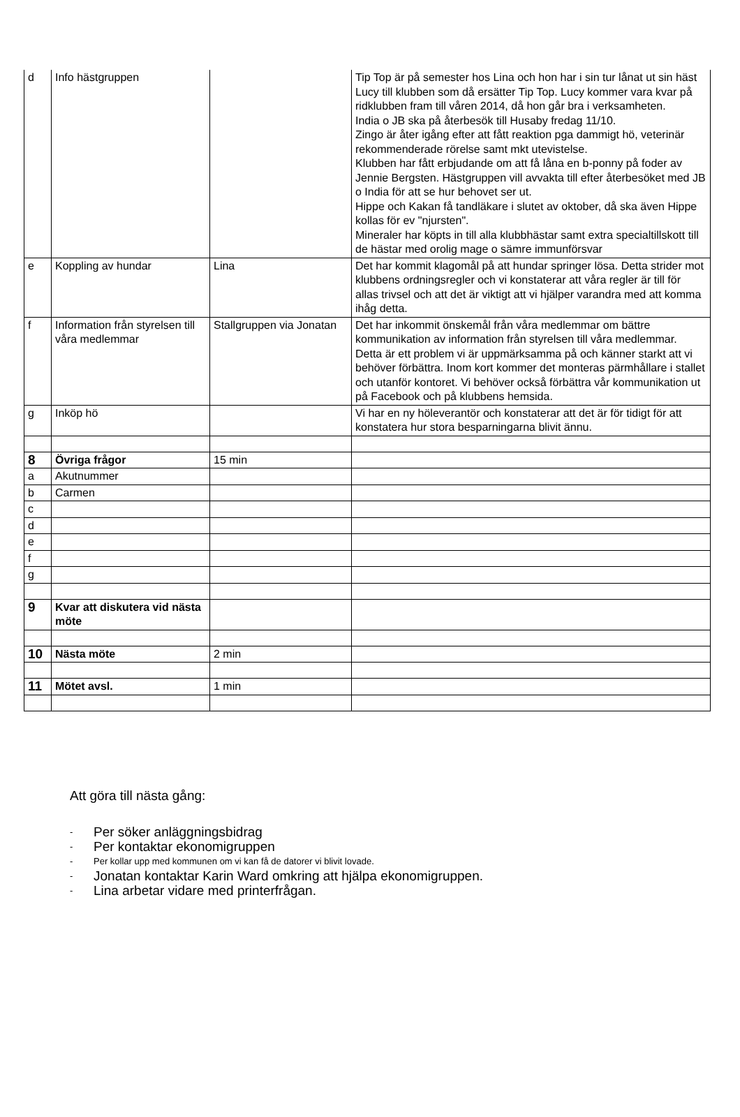| d | Info hästgruppen | | Tip Top är på semester hos Lina och hon har i sin tur lånat ut sin häst Lucy till klubben som då ersätter Tip Top. Lucy kommer vara kvar på ridklubben fram till våren 2014, då hon går bra i verksamheten. India o JB ska på återbesök till Husaby fredag 11/10. Zingo är åter igång efter att fått reaktion pga dammigt hö, veterinär rekommenderade rörelse samt mkt utevistelse. Klubben har fått erbjudande om att få låna en b-ponny på foder av Jennie Bergsten. Hästgruppen vill avvakta till efter återbesöket med JB o India för att se hur behovet ser ut. Hippe och Kakan få tandläkare i slutet av oktober, då ska även Hippe kollas för ev "njursten". Mineraler har köpts in till alla klubbhästar samt extra specialtillskott till de hästar med orolig mage o sämre immunförsvar |
| e | Koppling av hundar | Lina | Det har kommit klagomål på att hundar springer lösa. Detta strider mot klubbens ordningsregler och vi konstaterar att våra regler är till för allas trivsel och att det är viktigt att vi hjälper varandra med att komma ihåg detta. |
| f | Information från styrelsen till våra medlemmar | Stallgruppen via Jonatan | Det har inkommit önskemål från våra medlemmar om bättre kommunikation av information från styrelsen till våra medlemmar. Detta är ett problem vi är uppmärksamma på och känner starkt att vi behöver förbättra. Inom kort kommer det monteras pärmhållare i stallet och utanför kontoret. Vi behöver också förbättra vår kommunikation ut på Facebook och på klubbens hemsida. |
| g | Inköp hö | | Vi har en ny höleverantör och konstaterar att det är för tidigt för att konstatera hur stora besparningarna blivit ännu. |
| 8 | Övriga frågor | 15 min | |
| a | Akutnummer | | |
| b | Carmen | | |
| c | | | |
| d | | | |
| e | | | |
| f | | | |
| g | | | |
| 9 | Kvar att diskutera vid nästa möte | | |
| 10 | Nästa möte | 2 min | |
| 11 | Mötet avsl. | 1 min | |
Att göra till nästa gång:
- Per söker anläggningsbidrag
- Per kontaktar ekonomigruppen
- Per kollar upp med kommunen om vi kan få de datorer vi blivit lovade.
- Jonatan kontaktar Karin Ward omkring att hjälpa ekonomigruppen.
- Lina arbetar vidare med printerfrågan.